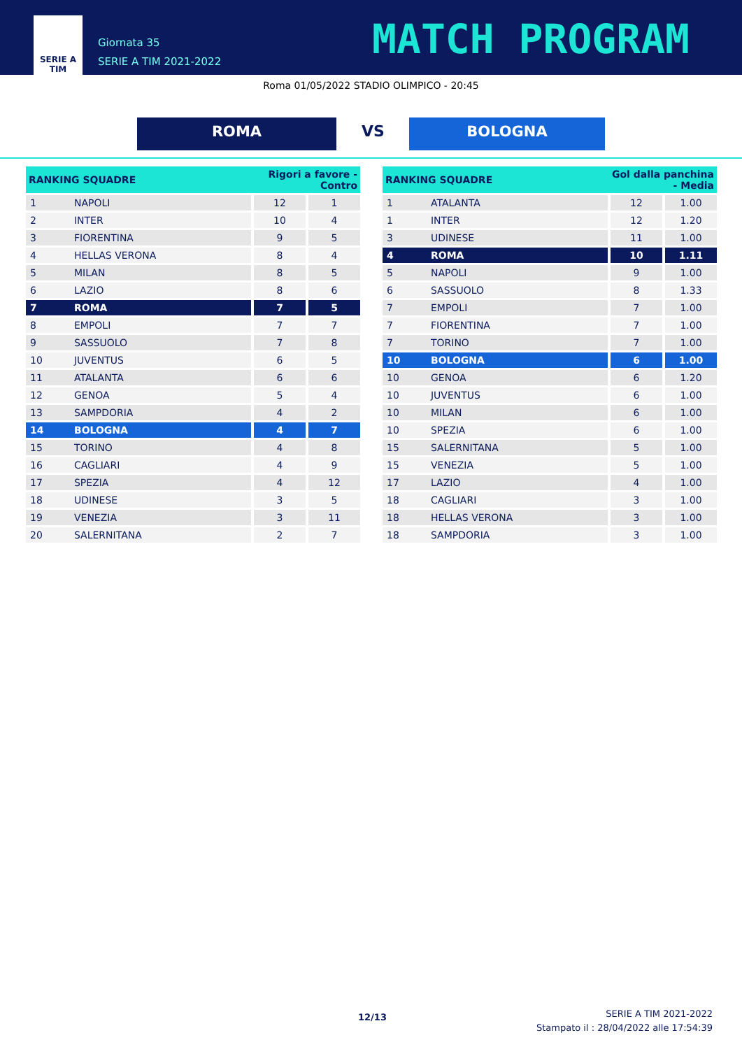SERIE A
TIM
Giornata 35
SERIE A TIM 2021-2022
MATCH PROGRAM
Roma 01/05/2022 STADIO OLIMPICO - 20:45
ROMA VS BOLOGNA
| RANKING SQUADRE | | Rigori a favore - Contro | |
| --- | --- | --- | --- |
| 1 | NAPOLI | 12 | 1 |
| 2 | INTER | 10 | 4 |
| 3 | FIORENTINA | 9 | 5 |
| 4 | HELLAS VERONA | 8 | 4 |
| 5 | MILAN | 8 | 5 |
| 6 | LAZIO | 8 | 6 |
| 7 | ROMA | 7 | 5 |
| 8 | EMPOLI | 7 | 7 |
| 9 | SASSUOLO | 7 | 8 |
| 10 | JUVENTUS | 6 | 5 |
| 11 | ATALANTA | 6 | 6 |
| 12 | GENOA | 5 | 4 |
| 13 | SAMPDORIA | 4 | 2 |
| 14 | BOLOGNA | 4 | 7 |
| 15 | TORINO | 4 | 8 |
| 16 | CAGLIARI | 4 | 9 |
| 17 | SPEZIA | 4 | 12 |
| 18 | UDINESE | 3 | 5 |
| 19 | VENEZIA | 3 | 11 |
| 20 | SALERNITANA | 2 | 7 |
| RANKING SQUADRE | | Gol dalla panchina - Media | |
| --- | --- | --- | --- |
| 1 | ATALANTA | 12 | 1.00 |
| 1 | INTER | 12 | 1.20 |
| 3 | UDINESE | 11 | 1.00 |
| 4 | ROMA | 10 | 1.11 |
| 5 | NAPOLI | 9 | 1.00 |
| 6 | SASSUOLO | 8 | 1.33 |
| 7 | EMPOLI | 7 | 1.00 |
| 7 | FIORENTINA | 7 | 1.00 |
| 7 | TORINO | 7 | 1.00 |
| 10 | BOLOGNA | 6 | 1.00 |
| 10 | GENOA | 6 | 1.20 |
| 10 | JUVENTUS | 6 | 1.00 |
| 10 | MILAN | 6 | 1.00 |
| 10 | SPEZIA | 6 | 1.00 |
| 15 | SALERNITANA | 5 | 1.00 |
| 15 | VENEZIA | 5 | 1.00 |
| 17 | LAZIO | 4 | 1.00 |
| 18 | CAGLIARI | 3 | 1.00 |
| 18 | HELLAS VERONA | 3 | 1.00 |
| 18 | SAMPDORIA | 3 | 1.00 |
12/13
SERIE A TIM 2021-2022
Stampato il : 28/04/2022 alle 17:54:39